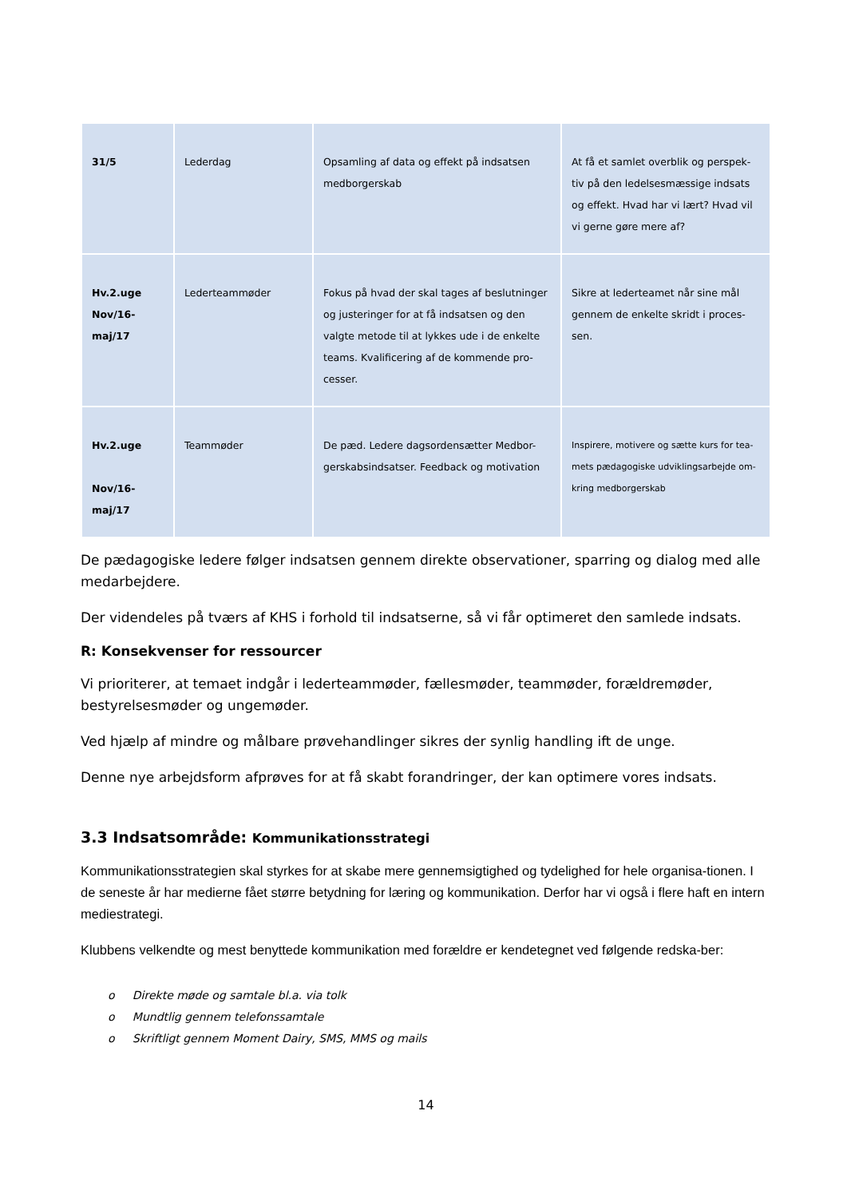| 31/5 | Lederdag | Opsamling af data og effekt på indsatsen medborgerskab | At få et samlet overblik og perspek-tiv på den ledelsesmæssige indsats og effekt. Hvad har vi lært? Hvad vil vi gerne gøre mere af? |
| Hv.2.uge Nov/16-maj/17 | Lederteammøder | Fokus på hvad der skal tages af beslutninger og justeringer for at få indsatsen og den valgte metode til at lykkes ude i de enkelte teams. Kvalificering af de kommende pro-cesser. | Sikre at lederteamet når sine mål gennem de enkelte skridt i proces-sen. |
| Hv.2.uge Nov/16-maj/17 | Teammøder | De pæd. Ledere dagsordensætter Medbor-gerskabsindsatser. Feedback og motivation | Inspirere, motivere og sætte kurs for tea-mets pædagogiske udviklingsarbejde om-kring medborgerskab |
De pædagogiske ledere følger indsatsen gennem direkte observationer, sparring og dialog med alle medarbejdere.
Der videndeles på tværs af KHS i forhold til indsatserne, så vi får optimeret den samlede indsats.
R: Konsekvenser for ressourcer
Vi prioriterer, at temaet indgår i lederteammøder, fællesmøder, teammøder, forældremøder, bestyrelsesmøder og ungemøder.
Ved hjælp af mindre og målbare prøvehandlinger sikres der synlig handling ift de unge.
Denne nye arbejdsform afprøves for at få skabt forandringer, der kan optimere vores indsats.
3.3 Indsatsområde: Kommunikationsstrategi
Kommunikationsstrategien skal styrkes for at skabe mere gennemsigtighed og tydelighed for hele organisa-tionen. I de seneste år har medierne fået større betydning for læring og kommunikation. Derfor har vi også i flere haft en intern mediestrategi.
Klubbens velkendte og mest benyttede kommunikation med forældre er kendetegnet ved følgende redska-ber:
o Direkte møde og samtale bl.a. via tolk
o Mundtlig gennem telefonssamtale
o Skriftligt gennem Moment Dairy, SMS, MMS og mails
14